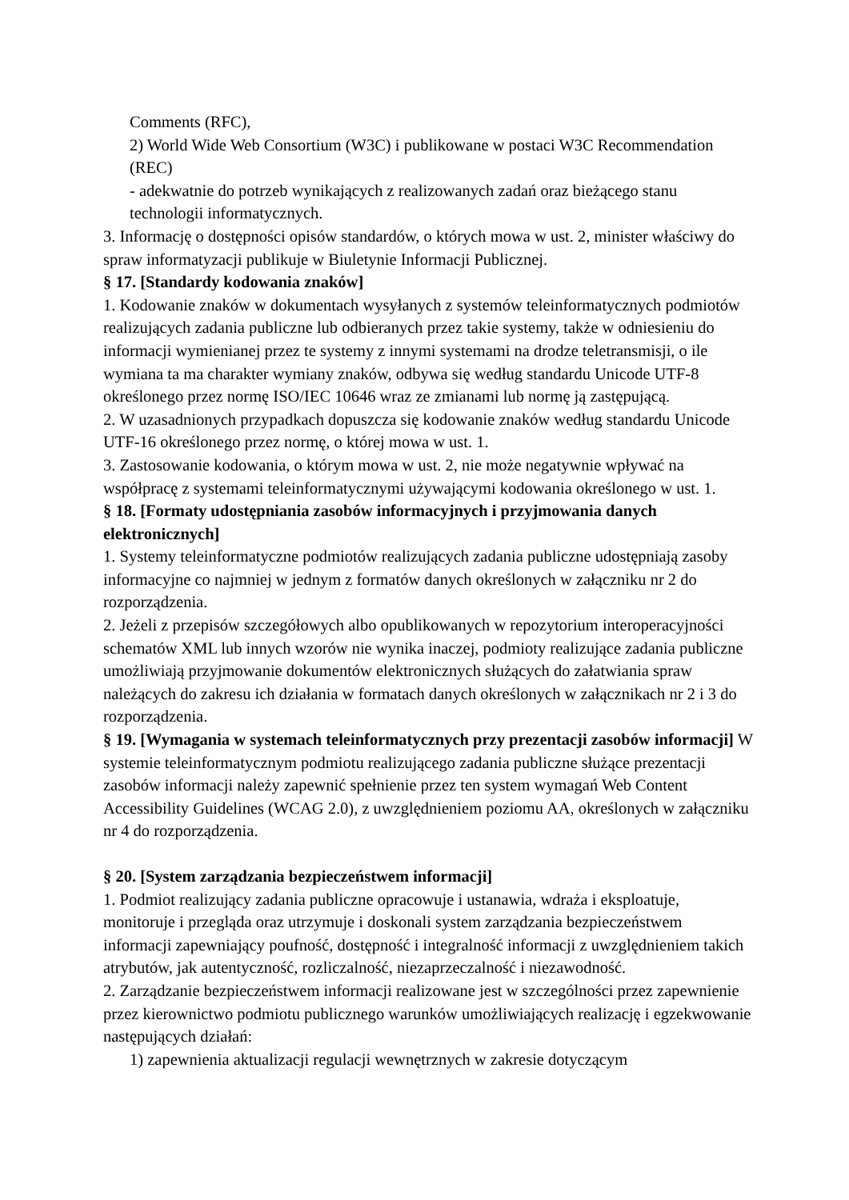Comments (RFC),
2) World Wide Web Consortium (W3C) i publikowane w postaci W3C Recommendation (REC)
- adekwatnie do potrzeb wynikających z realizowanych zadań oraz bieżącego stanu technologii informatycznych.
3. Informację o dostępności opisów standardów, o których mowa w ust. 2, minister właściwy do spraw informatyzacji publikuje w Biuletynie Informacji Publicznej.
§ 17. [Standardy kodowania znaków]
1. Kodowanie znaków w dokumentach wysyłanych z systemów teleinformatycznych podmiotów realizujących zadania publiczne lub odbieranych przez takie systemy, także w odniesieniu do informacji wymienianej przez te systemy z innymi systemami na drodze teletransmisji, o ile wymiana ta ma charakter wymiany znaków, odbywa się według standardu Unicode UTF-8 określonego przez normę ISO/IEC 10646 wraz ze zmianami lub normę ją zastępującą.
2. W uzasadnionych przypadkach dopuszcza się kodowanie znaków według standardu Unicode UTF-16 określonego przez normę, o której mowa w ust. 1.
3. Zastosowanie kodowania, o którym mowa w ust. 2, nie może negatywnie wpływać na współpracę z systemami teleinformatycznymi używającymi kodowania określonego w ust. 1.
§ 18. [Formaty udostępniania zasobów informacyjnych i przyjmowania danych elektronicznych]
1. Systemy teleinformatyczne podmiotów realizujących zadania publiczne udostępniają zasoby informacyjne co najmniej w jednym z formatów danych określonych w załączniku nr 2 do rozporządzenia.
2. Jeżeli z przepisów szczegółowych albo opublikowanych w repozytorium interoperacyjności schematów XML lub innych wzorów nie wynika inaczej, podmioty realizujące zadania publiczne umożliwiają przyjmowanie dokumentów elektronicznych służących do załatwiania spraw należących do zakresu ich działania w formatach danych określonych w załącznikach nr 2 i 3 do rozporządzenia.
§ 19. [Wymagania w systemach teleinformatycznych przy prezentacji zasobów informacji] W systemie teleinformatycznym podmiotu realizującego zadania publiczne służące prezentacji zasobów informacji należy zapewnić spełnienie przez ten system wymagań Web Content Accessibility Guidelines (WCAG 2.0), z uwzględnieniem poziomu AA, określonych w załączniku nr 4 do rozporządzenia.
§ 20. [System zarządzania bezpieczeństwem informacji]
1. Podmiot realizujący zadania publiczne opracowuje i ustanawia, wdraża i eksploatuje, monitoruje i przegląda oraz utrzymuje i doskonali system zarządzania bezpieczeństwem informacji zapewniający poufność, dostępność i integralność informacji z uwzględnieniem takich atrybutów, jak autentyczność, rozliczalność, niezaprzeczalność i niezawodność.
2. Zarządzanie bezpieczeństwem informacji realizowane jest w szczególności przez zapewnienie przez kierownictwo podmiotu publicznego warunków umożliwiających realizację i egzekwowanie następujących działań:
1) zapewnienia aktualizacji regulacji wewnętrznych w zakresie dotyczącym